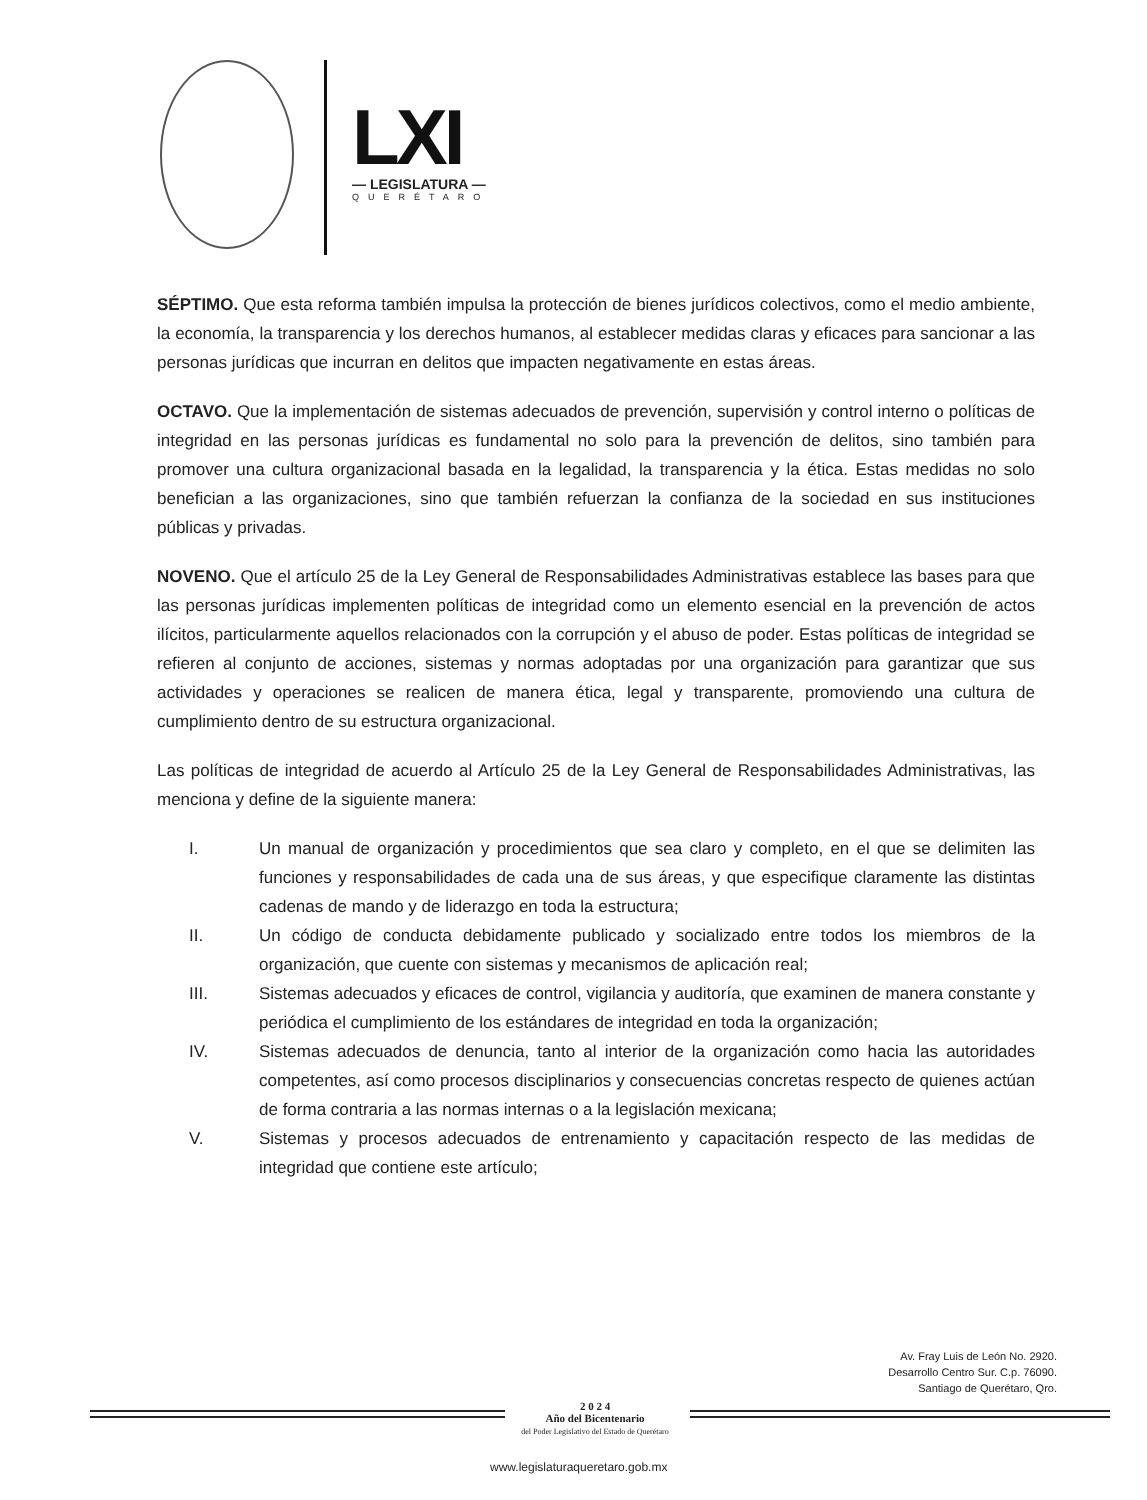LXI
— LEGISLATURA —
QUERÉTARO
SÉPTIMO. Que esta reforma también impulsa la protección de bienes jurídicos colectivos, como el medio ambiente, la economía, la transparencia y los derechos humanos, al establecer medidas claras y eficaces para sancionar a las personas jurídicas que incurran en delitos que impacten negativamente en estas áreas.
OCTAVO. Que la implementación de sistemas adecuados de prevención, supervisión y control interno o políticas de integridad en las personas jurídicas es fundamental no solo para la prevención de delitos, sino también para promover una cultura organizacional basada en la legalidad, la transparencia y la ética. Estas medidas no solo benefician a las organizaciones, sino que también refuerzan la confianza de la sociedad en sus instituciones públicas y privadas.
NOVENO. Que el artículo 25 de la Ley General de Responsabilidades Administrativas establece las bases para que las personas jurídicas implementen políticas de integridad como un elemento esencial en la prevención de actos ilícitos, particularmente aquellos relacionados con la corrupción y el abuso de poder. Estas políticas de integridad se refieren al conjunto de acciones, sistemas y normas adoptadas por una organización para garantizar que sus actividades y operaciones se realicen de manera ética, legal y transparente, promoviendo una cultura de cumplimiento dentro de su estructura organizacional.
Las políticas de integridad de acuerdo al Artículo 25 de la Ley General de Responsabilidades Administrativas, las menciona y define de la siguiente manera:
I. Un manual de organización y procedimientos que sea claro y completo, en el que se delimiten las funciones y responsabilidades de cada una de sus áreas, y que especifique claramente las distintas cadenas de mando y de liderazgo en toda la estructura;
II. Un código de conducta debidamente publicado y socializado entre todos los miembros de la organización, que cuente con sistemas y mecanismos de aplicación real;
III. Sistemas adecuados y eficaces de control, vigilancia y auditoría, que examinen de manera constante y periódica el cumplimiento de los estándares de integridad en toda la organización;
IV. Sistemas adecuados de denuncia, tanto al interior de la organización como hacia las autoridades competentes, así como procesos disciplinarios y consecuencias concretas respecto de quienes actúan de forma contraria a las normas internas o a la legislación mexicana;
V. Sistemas y procesos adecuados de entrenamiento y capacitación respecto de las medidas de integridad que contiene este artículo;
Av. Fray Luis de León No. 2920.
Desarrollo Centro Sur. C.p. 76090.
Santiago de Querétaro, Qro.
2 0 2 4
Año del Bicentenario
del Poder Legislativo del Estado de Querétaro
www.legislaturaqueretaro.gob.mx